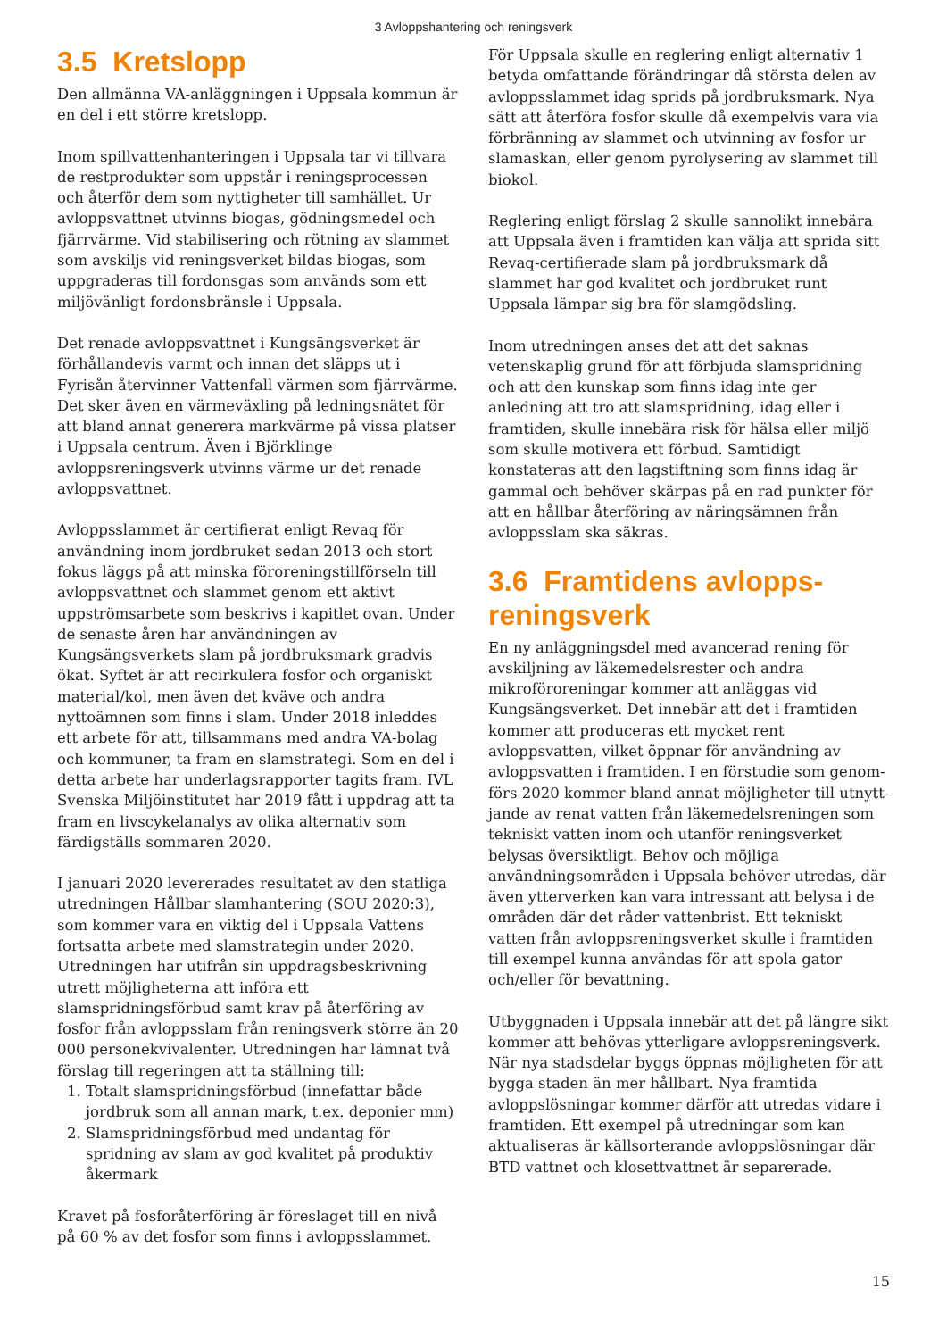3 Avloppshantering och reningsverk
3.5 Kretslopp
Den allmänna VA-anläggningen i Uppsala kommun är en del i ett större kretslopp.
Inom spillvattenhanteringen i Uppsala tar vi tillvara de restprodukter som uppstår i reningsprocessen och återför dem som nyttigheter till samhället. Ur avlopps­vattnet utvinns biogas, gödningsmedel och fjärrvärme. Vid stabilisering och rötning av slammet som avskiljs vid reningsverket bildas biogas, som uppgraderas till fordonsgas som används som ett miljövänligt fordons­bränsle i Uppsala.
Det renade avloppsvattnet i Kungsängsverket är förhållandevis varmt och innan det släpps ut i Fyrisån återvinner Vattenfall värmen som fjärrvärme. Det sker även en värmeväxling på ledningsnätet för att bland annat generera markvärme på vissa platser i Uppsala centrum. Även i Björklinge avloppsreningsverk utvinns värme ur det renade avloppsvattnet.
Avloppsslammet är certifierat enligt Revaq för använd­ning inom jordbruket sedan 2013 och stort fokus läggs på att minska föroreningstillförseln till avloppsvattnet och slammet genom ett aktivt uppströmsarbete som beskrivs i kapitlet ovan. Under de senaste åren har användningen av Kungsängsverkets slam på jordbruk­smark gradvis ökat. Syftet är att recirkulera fosfor och organiskt material/kol, men även det kväve och andra nyttoämnen som finns i slam. Under 2018 inleddes ett arbete för att, tillsammans med andra VA-bolag och kommuner, ta fram en slamstrategi. Som en del i detta arbete har underlagsrapporter tagits fram. IVL Svens­ka Miljöinstitutet har 2019 fått i uppdrag att ta fram en livscykelanalys av olika alternativ som färdigställs sommaren 2020.
I januari 2020 levererades resultatet av den statliga utredningen Hållbar slamhantering (SOU 2020:3), som kommer vara en viktig del i Uppsala Vattens fortsatta arbete med slamstrategin under 2020. Utredningen har utifrån sin uppdragsbeskrivning utrett möjlighe­terna att införa ett slamspridningsförbud samt krav på återföring av fosfor från avloppsslam från reningsverk större än 20 000 personekvivalenter. Utredningen har lämnat två förslag till regeringen att ta ställning till:
1. Totalt slamspridningsförbud (innefattar både jordbruk som all annan mark, t.ex. deponier mm)
2. Slamspridningsförbud med undantag för spridning av slam av god kvalitet på produktiv åkermark
Kravet på fosforåterföring är föreslaget till en nivå på 60 % av det fosfor som finns i avloppsslammet.
För Uppsala skulle en reglering enligt alternativ 1 betyda omfattande förändringar då största delen av avloppsslammet idag sprids på jordbruksmark. Nya sätt att återföra fosfor skulle då exempelvis vara via förbränning av slammet och utvinning av fosfor ur slamaskan, eller genom pyrolysering av slammet till biokol.
Reglering enligt förslag 2 skulle sannolikt innebära att Uppsala även i framtiden kan välja att sprida sitt Revaq-certifierade slam på jordbruksmark då slammet har god kvalitet och jordbruket runt Uppsala lämpar sig bra för slamgödsling.
Inom utredningen anses det att det saknas vetenskap­lig grund för att förbjuda slamspridning och att den kunskap som finns idag inte ger anledning att tro att slamspridning, idag eller i framtiden, skulle innebära risk för hälsa eller miljö som skulle motivera ett förbud. Samtidigt konstateras att den lagstiftning som finns idag är gammal och behöver skärpas på en rad punk­ter för att en hållbar återföring av näringsämnen från avloppsslam ska säkras.
3.6 Framtidens avlopps­reningsverk
En ny anläggningsdel med avancerad rening för avskilj­ning av läkemedelsrester och andra mikroföroreningar kommer att anläggas vid Kungsängsverket. Det innebär att det i framtiden kommer att produceras ett mycket rent avloppsvatten, vilket öppnar för användning av avloppsvatten i framtiden. I en förstudie som genom­förs 2020 kommer bland annat möjligheter till utnytt­jande av renat vatten från läkemedelsreningen som tekniskt vatten inom och utanför reningsverket belysas översiktligt. Behov och möjliga användningsområden i Uppsala behöver utredas, där även ytterverken kan vara intressant att belysa i de områden där det råder vattenbrist. Ett tekniskt vatten från avloppsreningsver­ket skulle i framtiden till exempel kunna användas för att spola gator och/eller för bevattning.
Utbyggnaden i Uppsala innebär att det på längre sikt kommer att behövas ytterligare avloppsreningsverk. När nya stadsdelar byggs öppnas möjligheten för att bygga staden än mer hållbart. Nya framtida avloppslös­ningar kommer därför att utredas vidare i framtiden. Ett exempel på utredningar som kan aktualiseras är källsorterande avloppslösningar där BTD vattnet och klosettvattnet är separerade.
15